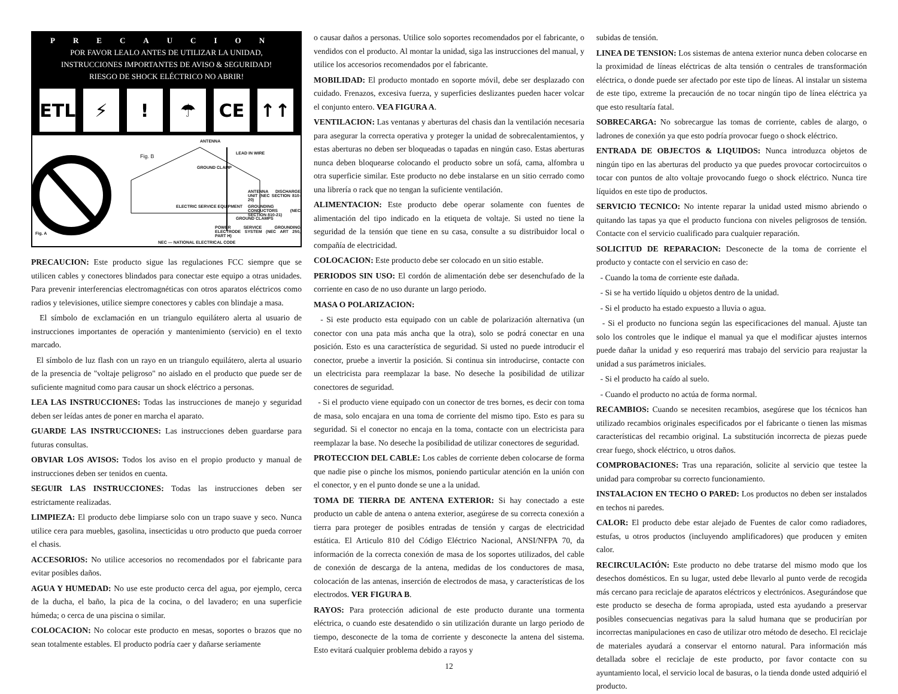PRECAUCION
POR FAVOR LEALO ANTES DE UTILIZAR LA UNIDAD,
INSTRUCCIONES IMPORTANTES DE AVISO & SEGURIDAD!
RIESGO DE SHOCK ELÉCTRICO NO ABRIR!
ETL ⚡ ! ☂ CE ↑↑
ANTENNA
Fig. B LEAD IN WIRE
GROUND CLAMP
ANTENNA DISCHARGE UNIT (NEC SECTION 810-20)
GROUNDING CONDUCTORS (NEC SECTION 810-21)
ELECTRIC SERVICE EQUIPMENT
GROUND CLAMPS
POWER SERVICE GROUNDING ELECTRODE SYSTEM (NEC ART 250, PART H)
Fig. A
NEC — NATIONAL ELECTRICAL CODE
PRECAUCION: Este producto sigue las regulaciones FCC siempre que se utilicen cables y conectores blindados para conectar este equipo a otras unidades. Para prevenir interferencias electromagnéticas con otros aparatos eléctricos como radios y televisiones, utilice siempre conectores y cables con blindaje a masa.
El símbolo de exclamación en un triangulo equilátero alerta al usuario de instrucciones importantes de operación y mantenimiento (servicio) en el texto marcado.
El símbolo de luz flash con un rayo en un triangulo equilátero, alerta al usuario de la presencia de "voltaje peligroso" no aislado en el producto que puede ser de suficiente magnitud como para causar un shock eléctrico a personas.
LEA LAS INSTRUCCIONES: Todas las instrucciones de manejo y seguridad deben ser leídas antes de poner en marcha el aparato.
GUARDE LAS INSTRUCCIONES: Las instrucciones deben guardarse para futuras consultas.
OBVIAR LOS AVISOS: Todos los aviso en el propio producto y manual de instrucciones deben ser tenidos en cuenta.
SEGUIR LAS INSTRUCCIONES: Todas las instrucciones deben ser estrictamente realizadas.
LIMPIEZA: El producto debe limpiarse solo con un trapo suave y seco. Nunca utilice cera para muebles, gasolina, insecticidas u otro producto que pueda corroer el chasis.
ACCESORIOS: No utilice accesorios no recomendados por el fabricante para evitar posibles daños.
AGUA Y HUMEDAD: No use este producto cerca del agua, por ejemplo, cerca de la ducha, el baño, la pica de la cocina, o del lavadero; en una superficie húmeda; o cerca de una piscina o similar.
COLOCACION: No colocar este producto en mesas, soportes o brazos que no sean totalmente estables. El producto podría caer y dañarse seriamente
o causar daños a personas. Utilice solo soportes recomendados por el fabricante, o vendidos con el producto. Al montar la unidad, siga las instrucciones del manual, y utilice los accesorios recomendados por el fabricante.
MOBILIDAD: El producto montado en soporte móvil, debe ser desplazado con cuidado. Frenazos, excesiva fuerza, y superficies deslizantes pueden hacer volcar el conjunto entero. VEA FIGURA A.
VENTILACION: Las ventanas y aberturas del chasis dan la ventilación necesaria para asegurar la correcta operativa y proteger la unidad de sobrecalentamientos, y estas aberturas no deben ser bloqueadas o tapadas en ningún caso. Estas aberturas nunca deben bloquearse colocando el producto sobre un sofá, cama, alfombra u otra superficie similar. Este producto no debe instalarse en un sitio cerrado como una librería o rack que no tengan la suficiente ventilación.
ALIMENTACION: Este producto debe operar solamente con fuentes de alimentación del tipo indicado en la etiqueta de voltaje. Si usted no tiene la seguridad de la tensión que tiene en su casa, consulte a su distribuidor local o compañía de electricidad.
COLOCACION: Este producto debe ser colocado en un sitio estable.
PERIODOS SIN USO: El cordón de alimentación debe ser desenchufado de la corriente en caso de no uso durante un largo periodo.
MASA O POLARIZACION:
- Si este producto esta equipado con un cable de polarización alternativa (un conector con una pata más ancha que la otra), solo se podrá conectar en una posición. Esto es una característica de seguridad. Si usted no puede introducir el conector, pruebe a invertir la posición. Si continua sin introducirse, contacte con un electricista para reemplazar la base. No deseche la posibilidad de utilizar conectores de seguridad.
- Si el producto viene equipado con un conector de tres bornes, es decir con toma de masa, solo encajara en una toma de corriente del mismo tipo. Esto es para su seguridad. Si el conector no encaja en la toma, contacte con un electricista para reemplazar la base. No deseche la posibilidad de utilizar conectores de seguridad.
PROTECCION DEL CABLE: Los cables de corriente deben colocarse de forma que nadie pise o pinche los mismos, poniendo particular atención en la unión con el conector, y en el punto donde se une a la unidad.
TOMA DE TIERRA DE ANTENA EXTERIOR: Si hay conectado a este producto un cable de antena o antena exterior, asegúrese de su correcta conexión a tierra para proteger de posibles entradas de tensión y cargas de electricidad estática. El Articulo 810 del Código Eléctrico Nacional, ANSI/NFPA 70, da información de la correcta conexión de masa de los soportes utilizados, del cable de conexión de descarga de la antena, medidas de los conductores de masa, colocación de las antenas, inserción de electrodos de masa, y características de los electrodos. VER FIGURA B.
RAYOS: Para protección adicional de este producto durante una tormenta eléctrica, o cuando este desatendido o sin utilización durante un largo periodo de tiempo, desconecte de la toma de corriente y desconecte la antena del sistema. Esto evitará cualquier problema debido a rayos y
12
subidas de tensión.
LINEA DE TENSION: Los sistemas de antena exterior nunca deben colocarse en la proximidad de líneas eléctricas de alta tensión o centrales de transformación eléctrica, o donde puede ser afectado por este tipo de líneas. Al instalar un sistema de este tipo, extreme la precaución de no tocar ningún tipo de línea eléctrica ya que esto resultaría fatal.
SOBRECARGA: No sobrecargue las tomas de corriente, cables de alargo, o ladrones de conexión ya que esto podría provocar fuego o shock eléctrico.
ENTRADA DE OBJECTOS & LIQUIDOS: Nunca introduzca objetos de ningún tipo en las aberturas del producto ya que puedes provocar cortocircuitos o tocar con puntos de alto voltaje provocando fuego o shock eléctrico. Nunca tire líquidos en este tipo de productos.
SERVICIO TECNICO: No intente reparar la unidad usted mismo abriendo o quitando las tapas ya que el producto funciona con niveles peligrosos de tensión. Contacte con el servicio cualificado para cualquier reparación.
SOLICITUD DE REPARACION: Desconecte de la toma de corriente el producto y contacte con el servicio en caso de:
- Cuando la toma de corriente este dañada.
- Si se ha vertido líquido u objetos dentro de la unidad.
- Si el producto ha estado expuesto a lluvia o agua.
- Si el producto no funciona según las especificaciones del manual. Ajuste tan solo los controles que le indique el manual ya que el modificar ajustes internos puede dañar la unidad y eso requerirá mas trabajo del servicio para reajustar la unidad a sus parámetros iniciales.
- Si el producto ha caído al suelo.
- Cuando el producto no actúa de forma normal.
RECAMBIOS: Cuando se necesiten recambios, asegúrese que los técnicos han utilizado recambios originales especificados por el fabricante o tienen las mismas características del recambio original. La substitución incorrecta de piezas puede crear fuego, shock eléctrico, u otros daños.
COMPROBACIONES: Tras una reparación, solicite al servicio que testee la unidad para comprobar su correcto funcionamiento.
INSTALACION EN TECHO O PARED: Los productos no deben ser instalados en techos ni paredes.
CALOR: El producto debe estar alejado de Fuentes de calor como radiadores, estufas, u otros productos (incluyendo amplificadores) que producen y emiten calor.
RECIRCULACIÓN: Este producto no debe tratarse del mismo modo que los desechos domésticos. En su lugar, usted debe llevarlo al punto verde de recogida más cercano para reciclaje de aparatos eléctricos y electrónicos. Asegurándose que este producto se desecha de forma apropiada, usted esta ayudando a preservar posibles consecuencias negativas para la salud humana que se producirían por incorrectas manipulaciones en caso de utilizar otro método de desecho. El reciclaje de materiales ayudará a conservar el entorno natural. Para información más detallada sobre el reciclaje de este producto, por favor contacte con su ayuntamiento local, el servicio local de basuras, o la tienda donde usted adquirió el producto.